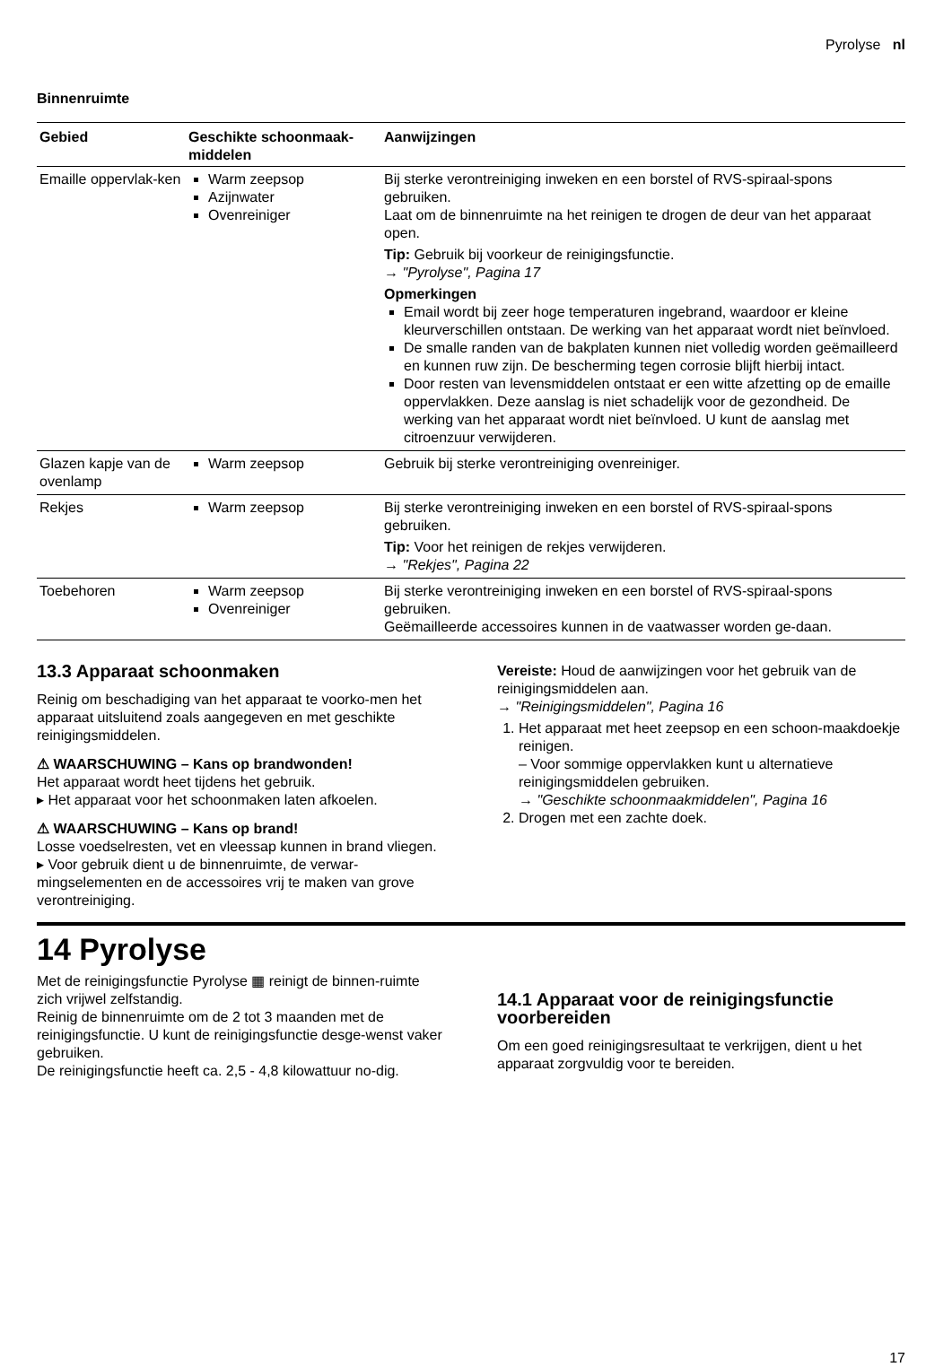Pyrolyse nl
Binnenruimte
| Gebied | Geschikte schoonmaak-middelen | Aanwijzingen |
| --- | --- | --- |
| Emaille oppervlak-ken | Warm zeepsop Azijnwater Ovenreiniger | Bij sterke verontreiniging inweken en een borstel of RVS-spiraal-spons gebruiken. Laat om de binnenruimte na het reinigen te drogen de deur van het apparaat open. Tip: Gebruik bij voorkeur de reinigingsfunctie. → "Pyrolyse", Pagina 17 Opmerkingen Email wordt bij zeer hoge temperaturen ingebrand, waardoor er kleine kleurverschillen ontstaan. De werking van het apparaat wordt niet beïnvloed. De smalle randen van de bakplaten kunnen niet volledig worden geëmailleerd en kunnen ruw zijn. De bescherming tegen corrosie blijft hierbij intact. Door resten van levensmiddelen ontstaat er een witte afzetting op de emaille oppervlakken. Deze aanslag is niet schadelijk voor de gezondheid. De werking van het apparaat wordt niet beïnvloed. U kunt de aanslag met citroenzuur verwijderen. |
| Glazen kapje van de ovenlamp | Warm zeepsop | Gebruik bij sterke verontreiniging ovenreiniger. |
| Rekjes | Warm zeepsop | Bij sterke verontreiniging inweken en een borstel of RVS-spiraal-spons gebruiken. Tip: Voor het reinigen de rekjes verwijderen. → "Rekjes", Pagina 22 |
| Toebehoren | Warm zeepsop Ovenreiniger | Bij sterke verontreiniging inweken en een borstel of RVS-spiraal-spons gebruiken. Geëmailleerde accessoires kunnen in de vaatwasser worden ge-daan. |
13.3 Apparaat schoonmaken
Reinig om beschadiging van het apparaat te voorko-men het apparaat uitsluitend zoals aangegeven en met geschikte reinigingsmiddelen.
⚠ WAARSCHUWING – Kans op brandwonden!
Het apparaat wordt heet tijdens het gebruik.
▸ Het apparaat voor het schoonmaken laten afkoelen.
⚠ WAARSCHUWING – Kans op brand!
Losse voedselresten, vet en vleessap kunnen in brand vliegen.
▸ Voor gebruik dient u de binnenruimte, de verwar-mingselementen en de accessoires vrij te maken van grove verontreiniging.
Vereiste: Houd de aanwijzingen voor het gebruik van de reinigingsmiddelen aan.
→ "Reinigingsmiddelen", Pagina 16
1. Het apparaat met heet zeepsop en een schoon-maakdoekje reinigen.
– Voor sommige oppervlakken kunt u alternatieve reinigingsmiddelen gebruiken.
→ "Geschikte schoonmaakmiddelen", Pagina 16
2. Drogen met een zachte doek.
14 Pyrolyse
Met de reinigingsfunctie Pyrolyse ▦ reinigt de binnen-ruimte zich vrijwel zelfstandig.
Reinig de binnenruimte om de 2 tot 3 maanden met de reinigingsfunctie. U kunt de reinigingsfunctie desge-wenst vaker gebruiken.
De reinigingsfunctie heeft ca. 2,5 - 4,8 kilowattuur no-dig.
14.1 Apparaat voor de reinigingsfunctie voorbereiden
Om een goed reinigingsresultaat te verkrijgen, dient u het apparaat zorgvuldig voor te bereiden.
17